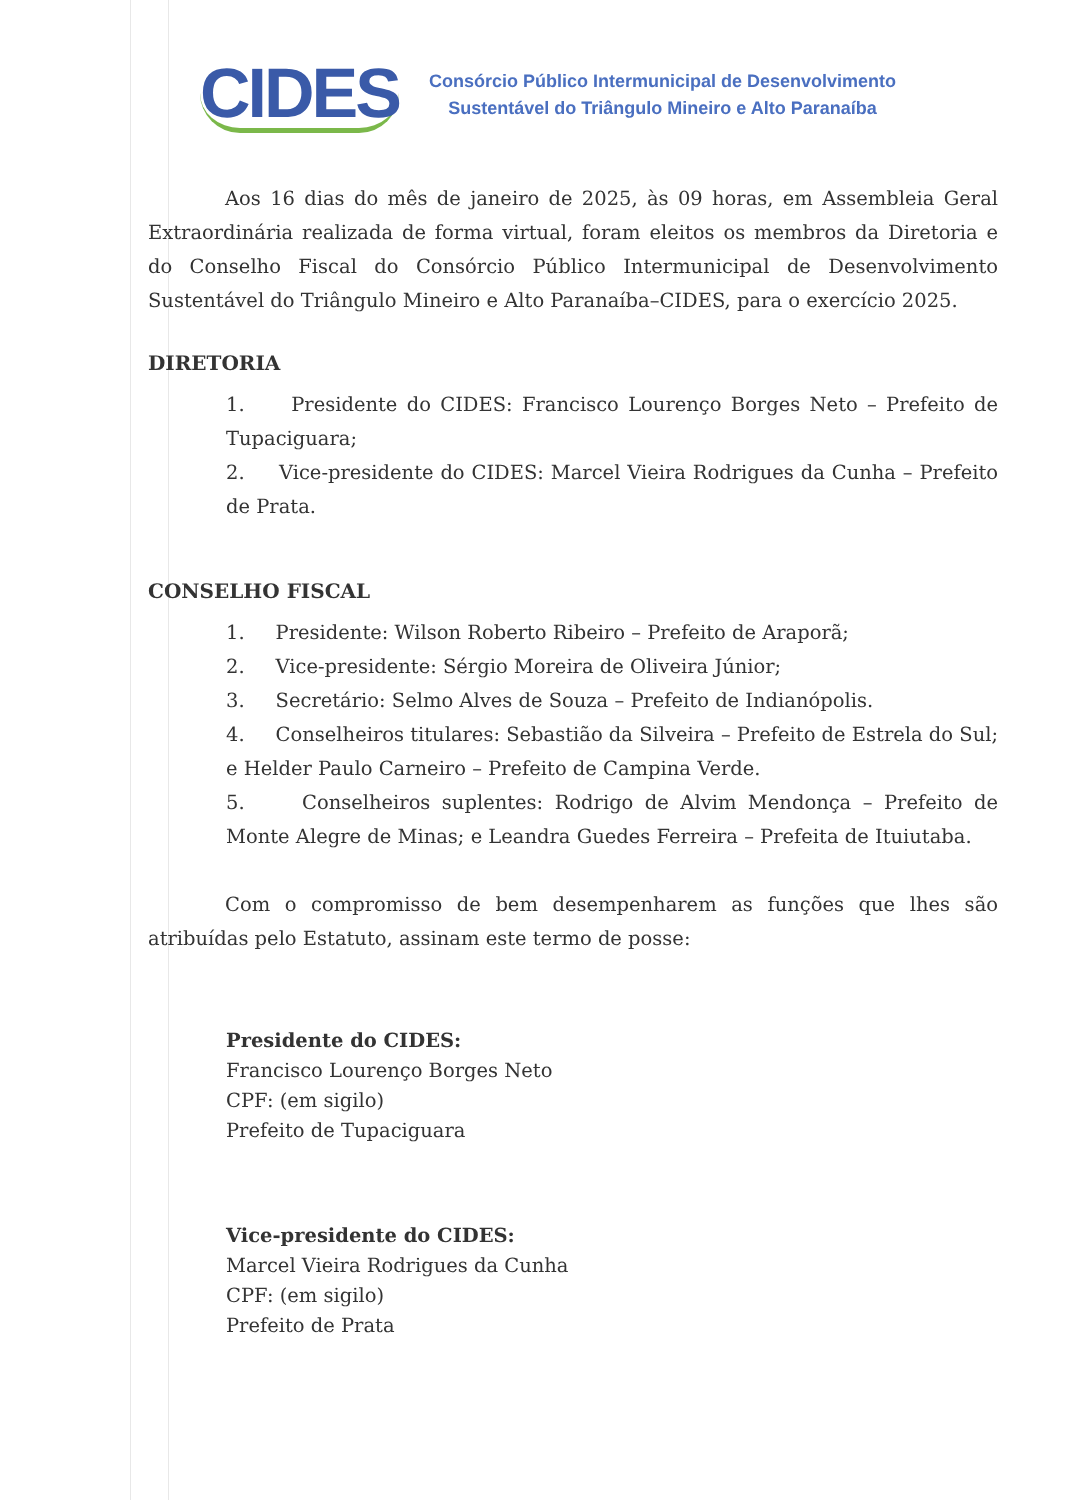CIDES
Consórcio Público Intermunicipal de Desenvolvimento
Sustentável do Triângulo Mineiro e Alto Paranaíba
Aos 16 dias do mês de janeiro de 2025, às 09 horas, em Assembleia Geral Extraordinária realizada de forma virtual, foram eleitos os membros da Diretoria e do Conselho Fiscal do Consórcio Público Intermunicipal de Desenvolvimento Sustentável do Triângulo Mineiro e Alto Paranaíba–CIDES, para o exercício 2025.
DIRETORIA
1. Presidente do CIDES: Francisco Lourenço Borges Neto – Prefeito de Tupaciguara;
2. Vice-presidente do CIDES: Marcel Vieira Rodrigues da Cunha – Prefeito de Prata.
CONSELHO FISCAL
1. Presidente: Wilson Roberto Ribeiro – Prefeito de Araporã;
2. Vice-presidente: Sérgio Moreira de Oliveira Júnior;
3. Secretário: Selmo Alves de Souza – Prefeito de Indianópolis.
4. Conselheiros titulares: Sebastião da Silveira – Prefeito de Estrela do Sul; e Helder Paulo Carneiro – Prefeito de Campina Verde.
5. Conselheiros suplentes: Rodrigo de Alvim Mendonça – Prefeito de Monte Alegre de Minas; e Leandra Guedes Ferreira – Prefeita de Ituiutaba.
Com o compromisso de bem desempenharem as funções que lhes são atribuídas pelo Estatuto, assinam este termo de posse:
Presidente do CIDES:
Francisco Lourenço Borges Neto
CPF: (em sigilo)
Prefeito de Tupaciguara
Vice-presidente do CIDES:
Marcel Vieira Rodrigues da Cunha
CPF: (em sigilo)
Prefeito de Prata